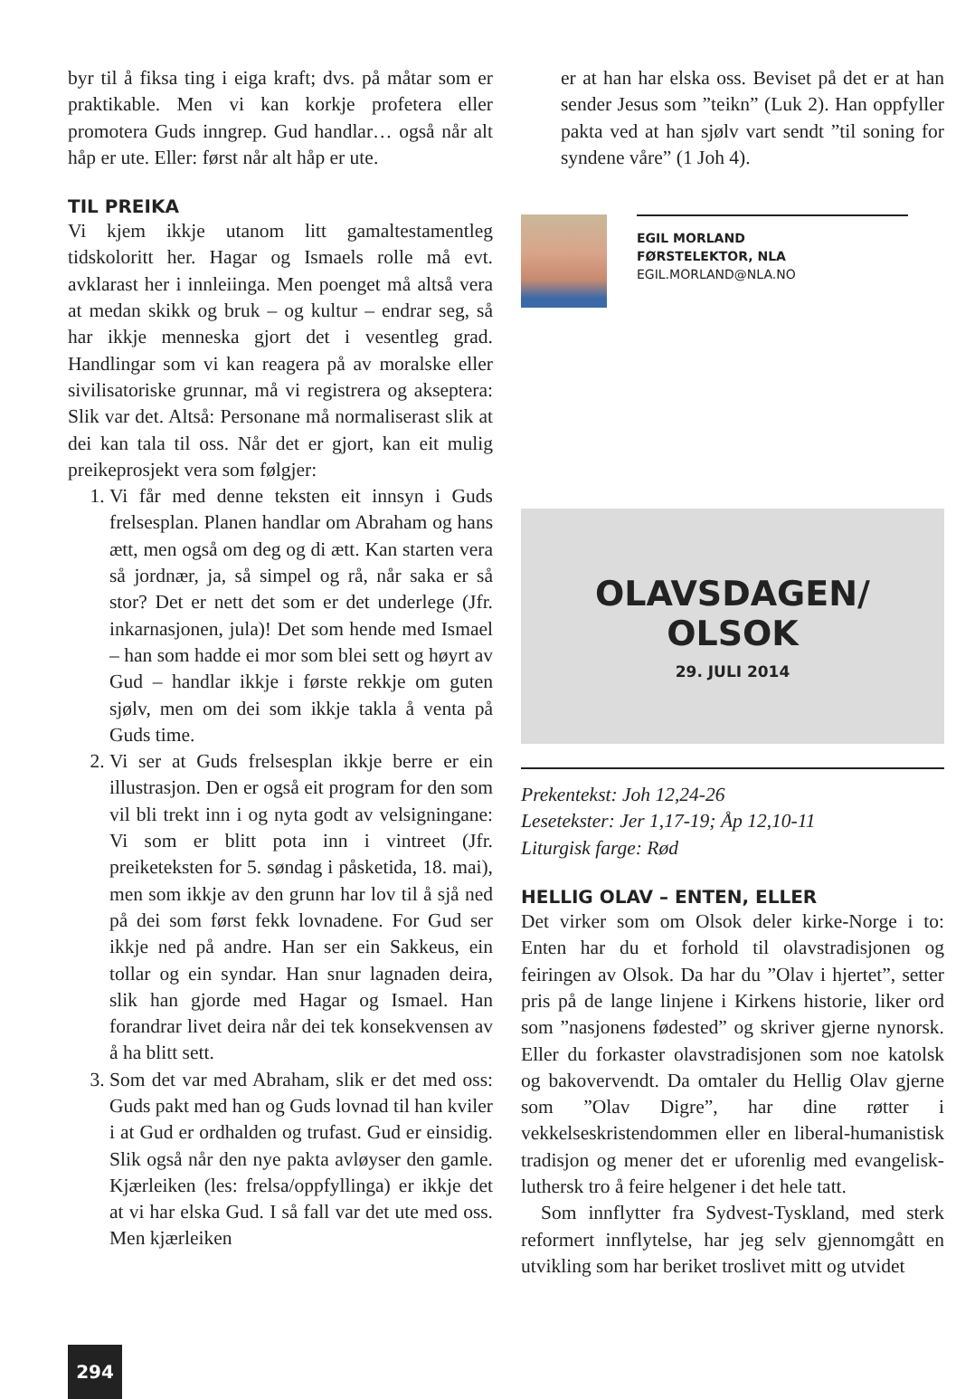byr til å fiksa ting i eiga kraft; dvs. på måtar som er praktikable. Men vi kan korkje profetera eller promotera Guds inngrep. Gud handlar… også når alt håp er ute. Eller: først når alt håp er ute.
TIL PREIKA
Vi kjem ikkje utanom litt gamaltestamentleg tidskoloritt her. Hagar og Ismaels rolle må evt. avklarast her i innleiinga. Men poenget må altså vera at medan skikk og bruk – og kultur – endrar seg, så har ikkje menneska gjort det i vesentleg grad. Handlingar som vi kan reagera på av moralske eller sivilisatoriske grunnar, må vi registrera og akseptera: Slik var det. Altså: Personane må normaliserast slik at dei kan tala til oss. Når det er gjort, kan eit mulig preikeprosjekt vera som følgjer:
1. Vi får med denne teksten eit innsyn i Guds frelsesplan. Planen handlar om Abraham og hans ætt, men også om deg og di ætt. Kan starten vera så jordnær, ja, så simpel og rå, når saka er så stor? Det er nett det som er det underlege (Jfr. inkarnasjonen, jula)! Det som hende med Ismael – han som hadde ei mor som blei sett og høyrt av Gud – handlar ikkje i første rekkje om guten sjølv, men om dei som ikkje takla å venta på Guds time.
2. Vi ser at Guds frelsesplan ikkje berre er ein illustrasjon. Den er også eit program for den som vil bli trekt inn i og nyta godt av velsigningane: Vi som er blitt pota inn i vintreet (Jfr. preiketeksten for 5. søndag i påsketida, 18. mai), men som ikkje av den grunn har lov til å sjå ned på dei som først fekk lovnadene. For Gud ser ikkje ned på andre. Han ser ein Sakkeus, ein tollar og ein syndar. Han snur lagnaden deira, slik han gjorde med Hagar og Ismael. Han forandrar livet deira når dei tek konsekvensen av å ha blitt sett.
3. Som det var med Abraham, slik er det med oss: Guds pakt med han og Guds lovnad til han kviler i at Gud er ordhalden og trufast. Gud er einsidig. Slik også når den nye pakta avløyser den gamle. Kjærleiken (les: frelsa/oppfyllinga) er ikkje det at vi har elska Gud. I så fall var det ute med oss. Men kjærleiken
er at han har elska oss. Beviset på det er at han sender Jesus som ”teikn” (Luk 2). Han oppfyller pakta ved at han sjølv vart sendt ”til soning for syndene våre” (1 Joh 4).
EGIL MORLAND
FØRSTELEKTOR, NLA
EGIL.MORLAND@NLA.NO
OLAVSDAGEN/
OLSOK
29. JULI 2014
Prekentekst: Joh 12,24-26
Lesetekster: Jer 1,17-19; Åp 12,10-11
Liturgisk farge: Rød
HELLIG OLAV – ENTEN, ELLER
Det virker som om Olsok deler kirke-Norge i to: Enten har du et forhold til olavstradisjonen og feiringen av Olsok. Da har du ”Olav i hjertet”, setter pris på de lange linjene i Kirkens historie, liker ord som ”nasjonens fødested” og skriver gjerne nynorsk. Eller du forkaster olavstradisjonen som noe katolsk og bakovervendt. Da omtaler du Hellig Olav gjerne som ”Olav Digre”, har dine røtter i vekkelseskristendommen eller en liberal-humanistisk tradisjon og mener det er uforenlig med evangelisk-luthersk tro å feire helgener i det hele tatt.
Som innflytter fra Sydvest-Tyskland, med sterk reformert innflytelse, har jeg selv gjennomgått en utvikling som har beriket troslivet mitt og utvidet
294